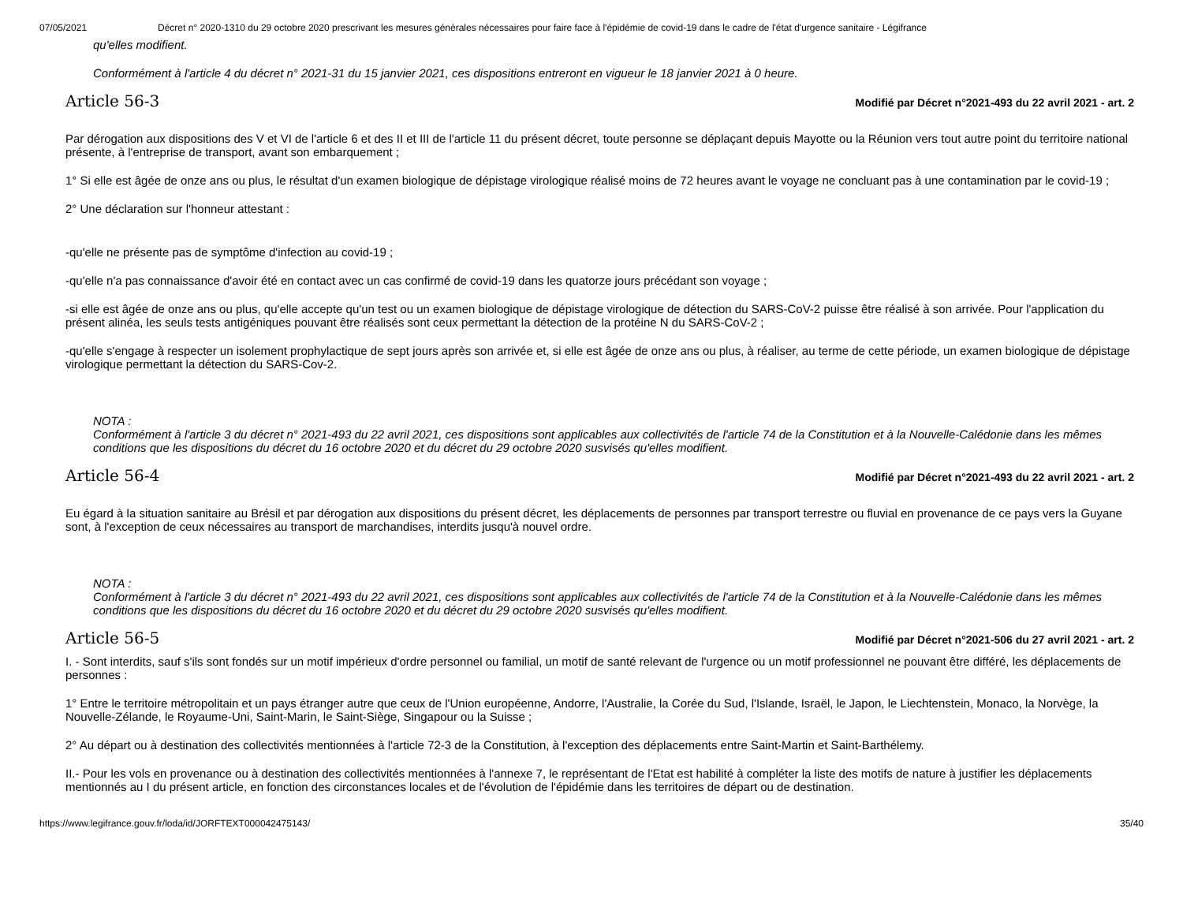07/05/2021 Décret n° 2020-1310 du 29 octobre 2020 prescrivant les mesures générales nécessaires pour faire face à l'épidémie de covid-19 dans le cadre de l'état d'urgence sanitaire - Légifrance
qu'elles modifient.
Conformément à l'article 4 du décret n° 2021-31 du 15 janvier 2021, ces dispositions entreront en vigueur le 18 janvier 2021 à 0 heure.
Article 56-3
Modifié par Décret n°2021-493 du 22 avril 2021 - art. 2
Par dérogation aux dispositions des V et VI de l'article 6 et des II et III de l'article 11 du présent décret, toute personne se déplaçant depuis Mayotte ou la Réunion vers tout autre point du territoire national présente, à l'entreprise de transport, avant son embarquement ;
1° Si elle est âgée de onze ans ou plus, le résultat d'un examen biologique de dépistage virologique réalisé moins de 72 heures avant le voyage ne concluant pas à une contamination par le covid-19 ;
2° Une déclaration sur l'honneur attestant :
-qu'elle ne présente pas de symptôme d'infection au covid-19 ;
-qu'elle n'a pas connaissance d'avoir été en contact avec un cas confirmé de covid-19 dans les quatorze jours précédant son voyage ;
-si elle est âgée de onze ans ou plus, qu'elle accepte qu'un test ou un examen biologique de dépistage virologique de détection du SARS-CoV-2 puisse être réalisé à son arrivée. Pour l'application du présent alinéa, les seuls tests antigéniques pouvant être réalisés sont ceux permettant la détection de la protéine N du SARS-CoV-2 ;
-qu'elle s'engage à respecter un isolement prophylactique de sept jours après son arrivée et, si elle est âgée de onze ans ou plus, à réaliser, au terme de cette période, un examen biologique de dépistage virologique permettant la détection du SARS-Cov-2.
NOTA :
Conformément à l'article 3 du décret n° 2021-493 du 22 avril 2021, ces dispositions sont applicables aux collectivités de l'article 74 de la Constitution et à la Nouvelle-Calédonie dans les mêmes conditions que les dispositions du décret du 16 octobre 2020 et du décret du 29 octobre 2020 susvisés qu'elles modifient.
Article 56-4
Modifié par Décret n°2021-493 du 22 avril 2021 - art. 2
Eu égard à la situation sanitaire au Brésil et par dérogation aux dispositions du présent décret, les déplacements de personnes par transport terrestre ou fluvial en provenance de ce pays vers la Guyane sont, à l'exception de ceux nécessaires au transport de marchandises, interdits jusqu'à nouvel ordre.
NOTA :
Conformément à l'article 3 du décret n° 2021-493 du 22 avril 2021, ces dispositions sont applicables aux collectivités de l'article 74 de la Constitution et à la Nouvelle-Calédonie dans les mêmes conditions que les dispositions du décret du 16 octobre 2020 et du décret du 29 octobre 2020 susvisés qu'elles modifient.
Article 56-5
Modifié par Décret n°2021-506 du 27 avril 2021 - art. 2
I. - Sont interdits, sauf s'ils sont fondés sur un motif impérieux d'ordre personnel ou familial, un motif de santé relevant de l'urgence ou un motif professionnel ne pouvant être différé, les déplacements de personnes :
1° Entre le territoire métropolitain et un pays étranger autre que ceux de l'Union européenne, Andorre, l'Australie, la Corée du Sud, l'Islande, Israël, le Japon, le Liechtenstein, Monaco, la Norvège, la Nouvelle-Zélande, le Royaume-Uni, Saint-Marin, le Saint-Siège, Singapour ou la Suisse ;
2° Au départ ou à destination des collectivités mentionnées à l'article 72-3 de la Constitution, à l'exception des déplacements entre Saint-Martin et Saint-Barthélemy.
II.- Pour les vols en provenance ou à destination des collectivités mentionnées à l'annexe 7, le représentant de l'Etat est habilité à compléter la liste des motifs de nature à justifier les déplacements mentionnés au I du présent article, en fonction des circonstances locales et de l'évolution de l'épidémie dans les territoires de départ ou de destination.
https://www.legifrance.gouv.fr/loda/id/JORFTEXT000042475143/ 35/40